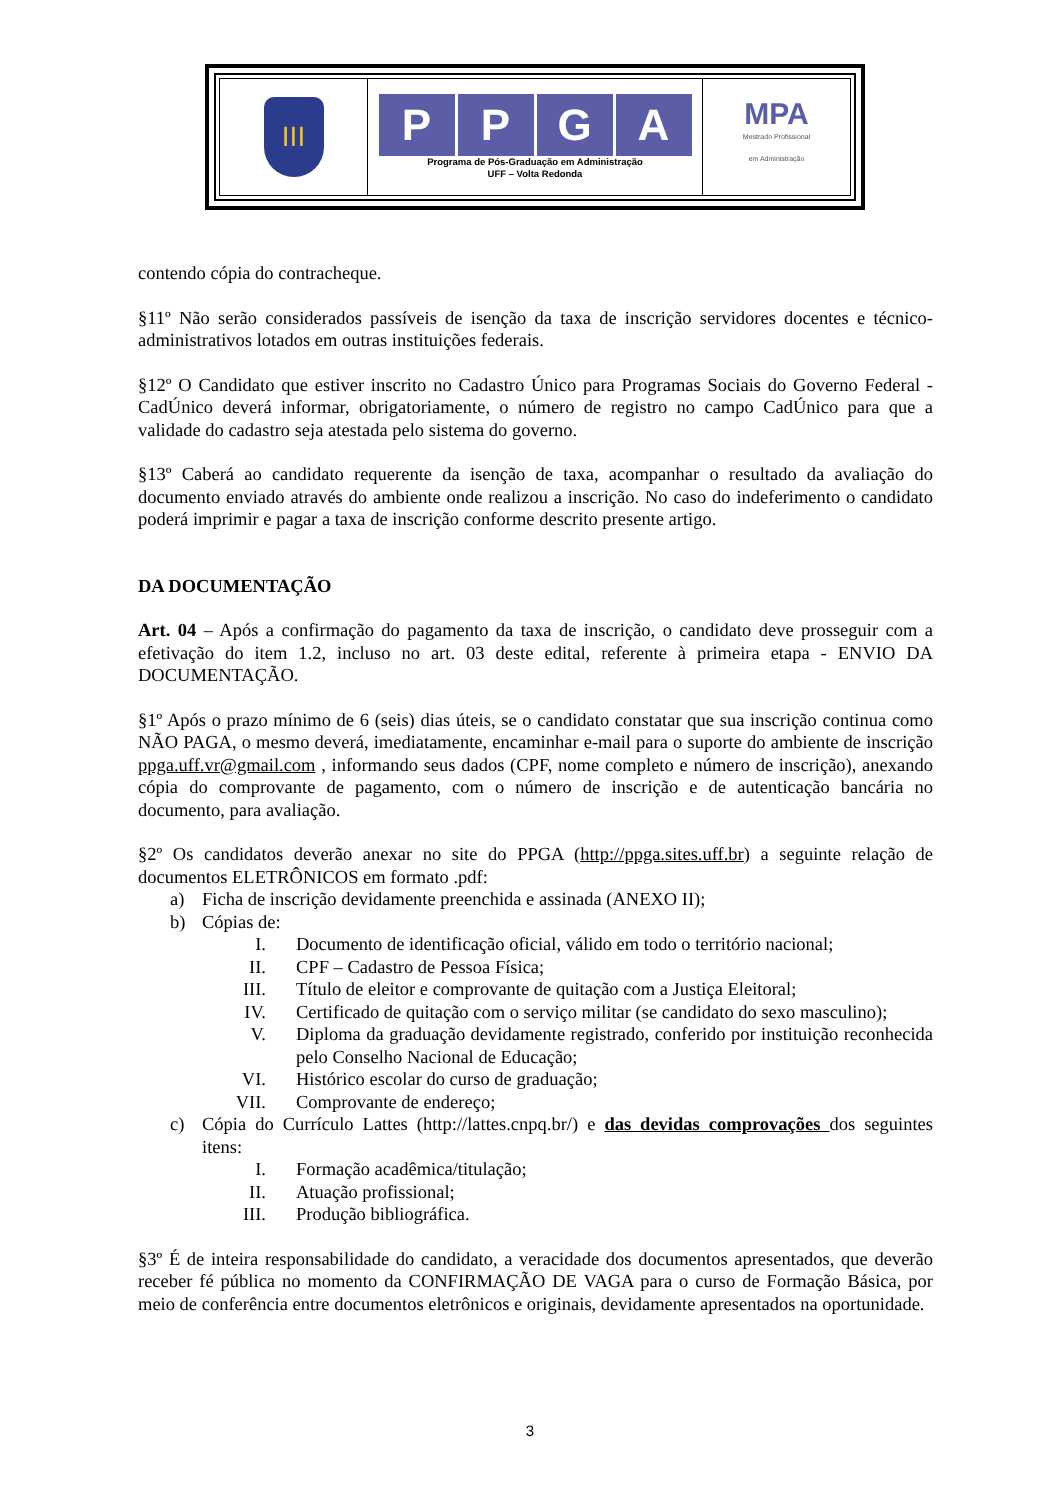| III | P P G A Programa de Pós-Graduação em Administração UFF – Volta Redonda | MPA Mestrado Profissional em Administração |
contendo cópia do contracheque.
§11º Não serão considerados passíveis de isenção da taxa de inscrição servidores docentes e técnico-administrativos lotados em outras instituições federais.
§12º O Candidato que estiver inscrito no Cadastro Único para Programas Sociais do Governo Federal - CadÚnico deverá informar, obrigatoriamente, o número de registro no campo CadÚnico para que a validade do cadastro seja atestada pelo sistema do governo.
§13º Caberá ao candidato requerente da isenção de taxa, acompanhar o resultado da avaliação do documento enviado através do ambiente onde realizou a inscrição. No caso do indeferimento o candidato poderá imprimir e pagar a taxa de inscrição conforme descrito presente artigo.
DA DOCUMENTAÇÃO
Art. 04 – Após a confirmação do pagamento da taxa de inscrição, o candidato deve prosseguir com a efetivação do item 1.2, incluso no art. 03 deste edital, referente à primeira etapa - ENVIO DA DOCUMENTAÇÃO.
§1º Após o prazo mínimo de 6 (seis) dias úteis, se o candidato constatar que sua inscrição continua como NÃO PAGA, o mesmo deverá, imediatamente, encaminhar e-mail para o suporte do ambiente de inscrição ppga.uff.vr@gmail.com , informando seus dados (CPF, nome completo e número de inscrição), anexando cópia do comprovante de pagamento, com o número de inscrição e de autenticação bancária no documento, para avaliação.
§2º Os candidatos deverão anexar no site do PPGA (http://ppga.sites.uff.br) a seguinte relação de documentos ELETRÔNICOS em formato .pdf:
a) Ficha de inscrição devidamente preenchida e assinada (ANEXO II);
b) Cópias de:
I. Documento de identificação oficial, válido em todo o território nacional;
II. CPF – Cadastro de Pessoa Física;
III. Título de eleitor e comprovante de quitação com a Justiça Eleitoral;
IV. Certificado de quitação com o serviço militar (se candidato do sexo masculino);
V. Diploma da graduação devidamente registrado, conferido por instituição reconhecida pelo Conselho Nacional de Educação;
VI. Histórico escolar do curso de graduação;
VII. Comprovante de endereço;
c) Cópia do Currículo Lattes (http://lattes.cnpq.br/) e das devidas comprovações dos seguintes itens:
I. Formação acadêmica/titulação;
II. Atuação profissional;
III. Produção bibliográfica.
§3º É de inteira responsabilidade do candidato, a veracidade dos documentos apresentados, que deverão receber fé pública no momento da CONFIRMAÇÃO DE VAGA para o curso de Formação Básica, por meio de conferência entre documentos eletrônicos e originais, devidamente apresentados na oportunidade.
3